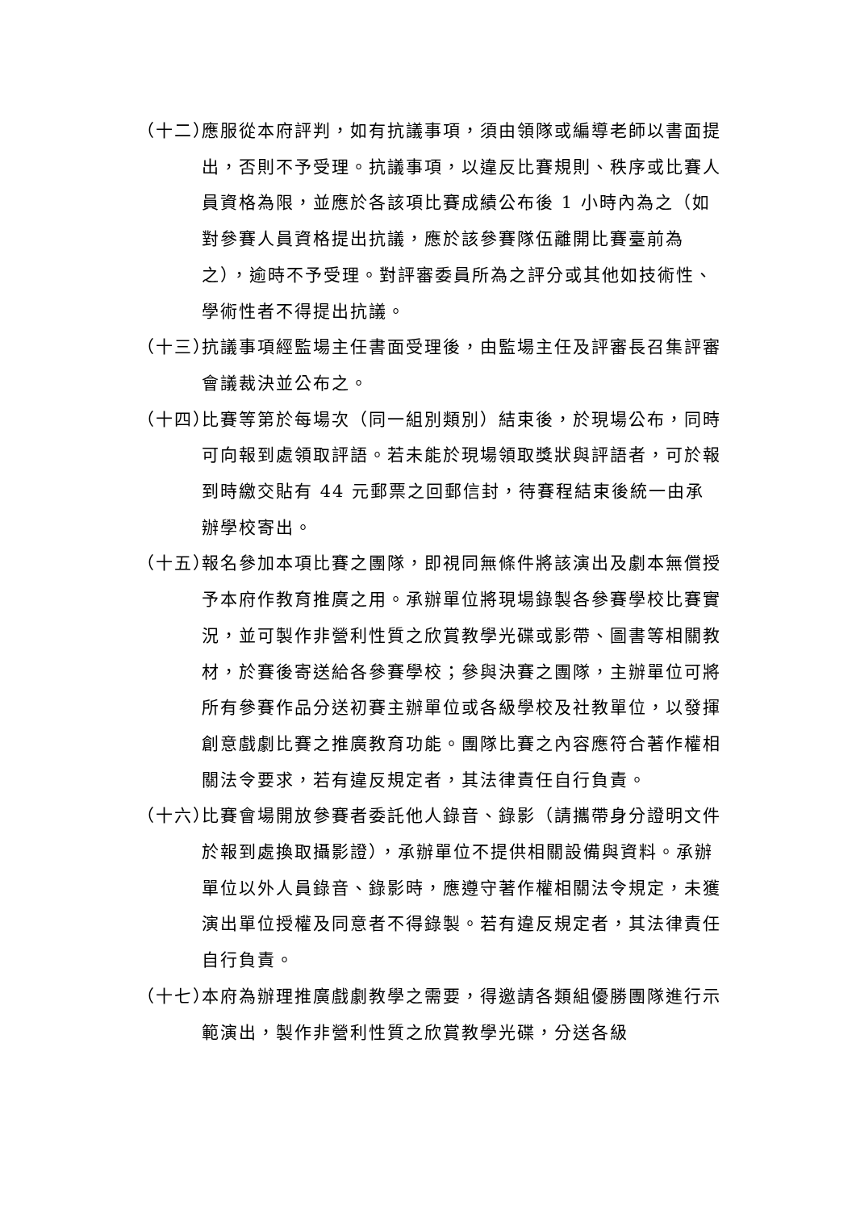（十二） 應服從本府評判，如有抗議事項，須由領隊或編導老師以書面提出，否則不予受理。抗議事項，以違反比賽規則、秩序或比賽人員資格為限，並應於各該項比賽成績公布後 1 小時內為之（如對參賽人員資格提出抗議，應於該參賽隊伍離開比賽臺前為之），逾時不予受理。對評審委員所為之評分或其他如技術性、學術性者不得提出抗議。
（十三） 抗議事項經監場主任書面受理後，由監場主任及評審長召集評審會議裁決並公布之。
（十四） 比賽等第於每場次（同一組別類別）結束後，於現場公布，同時可向報到處領取評語。若未能於現場領取獎狀與評語者，可於報到時繳交貼有 44 元郵票之回郵信封，待賽程結束後統一由承辦學校寄出。
（十五） 報名參加本項比賽之團隊，即視同無條件將該演出及劇本無償授予本府作教育推廣之用。承辦單位將現場錄製各參賽學校比賽實況，並可製作非營利性質之欣賞教學光碟或影帶、圖書等相關教材，於賽後寄送給各參賽學校；參與決賽之團隊，主辦單位可將所有參賽作品分送初賽主辦單位或各級學校及社教單位，以發揮創意戲劇比賽之推廣教育功能。團隊比賽之內容應符合著作權相關法令要求，若有違反規定者，其法律責任自行負責。
（十六） 比賽會場開放參賽者委託他人錄音、錄影（請攜帶身分證明文件於報到處換取攝影證），承辦單位不提供相關設備與資料。承辦單位以外人員錄音、錄影時，應遵守著作權相關法令規定，未獲演出單位授權及同意者不得錄製。若有違反規定者，其法律責任自行負責。
（十七） 本府為辦理推廣戲劇教學之需要，得邀請各類組優勝團隊進行示範演出，製作非營利性質之欣賞教學光碟，分送各級